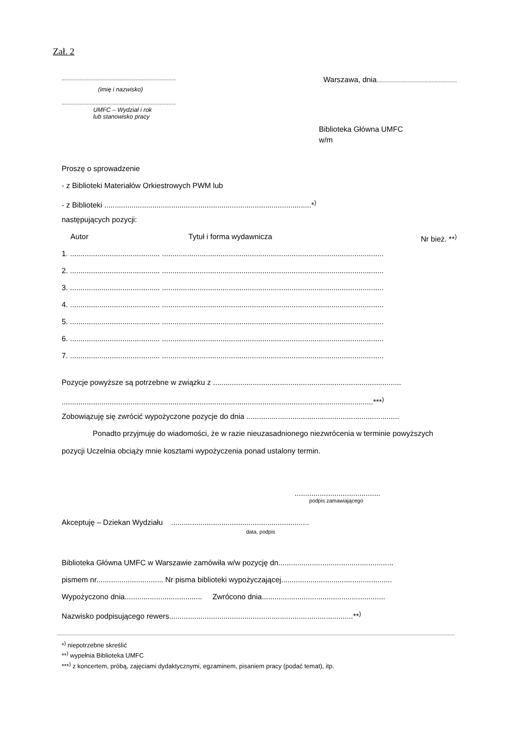Zał. 2
.............................................................................
Warszawa, dnia......................................................
(imię i nazwisko)
.............................................................................
UMFC – Wydział i rok
lub stanowisko pracy
Biblioteka Główna UMFC
w/m
Proszę o sprowadzenie
- z Biblioteki Materiałów Orkiestrowych PWM lub
- z Biblioteki ...................................................................................................*<sup>)</sup>
następujących pozycji:
Autor Tytuł i forma wydawnicza Nr bież. **<sup>)</sup>
1. ........................................... ..........................................................................................................
2. ........................................... ..........................................................................................................
3. ........................................... ..........................................................................................................
4. ........................................... ..........................................................................................................
5. ........................................... ..........................................................................................................
6. ........................................... ..........................................................................................................
7. ........................................... ..........................................................................................................
Pozycje powyższe są potrzebne w związku z ..........................................................................................
.....................................................................................................................................................***<sup>)</sup>
Zobowiązuję się zwrócić wypożyczone pozycje do dnia .........................................................................
Ponadto przyjmuję do wiadomości, że w razie nieuzasadnionego niezwrócenia w terminie powyższych pozycji Uczelnia obciąży mnie kosztami wypożyczenia ponad ustalony termin.
.........................................
podpis zamawiającego
Akceptuję – Dziekan Wydziału ..................................................................
data, podpis
Biblioteka Główna UMFC w Warszawie zamówiła w/w pozycję dn.......................................................
pismem nr................................ Nr pisma biblioteki wypożyczającej.....................................................
Wypożyczono dnia..................................... Zwrócono dnia...........................................................
Nazwisko podpisującego rewers........................................................................................**<sup>)</sup>
*<sup>)</sup> niepotrzebne skreślić
**<sup>)</sup> wypełnia Biblioteka UMFC
***<sup>)</sup> z koncertem, próbą, zajęciami dydaktycznymi, egzaminem, pisaniem pracy (podać temat), itp.